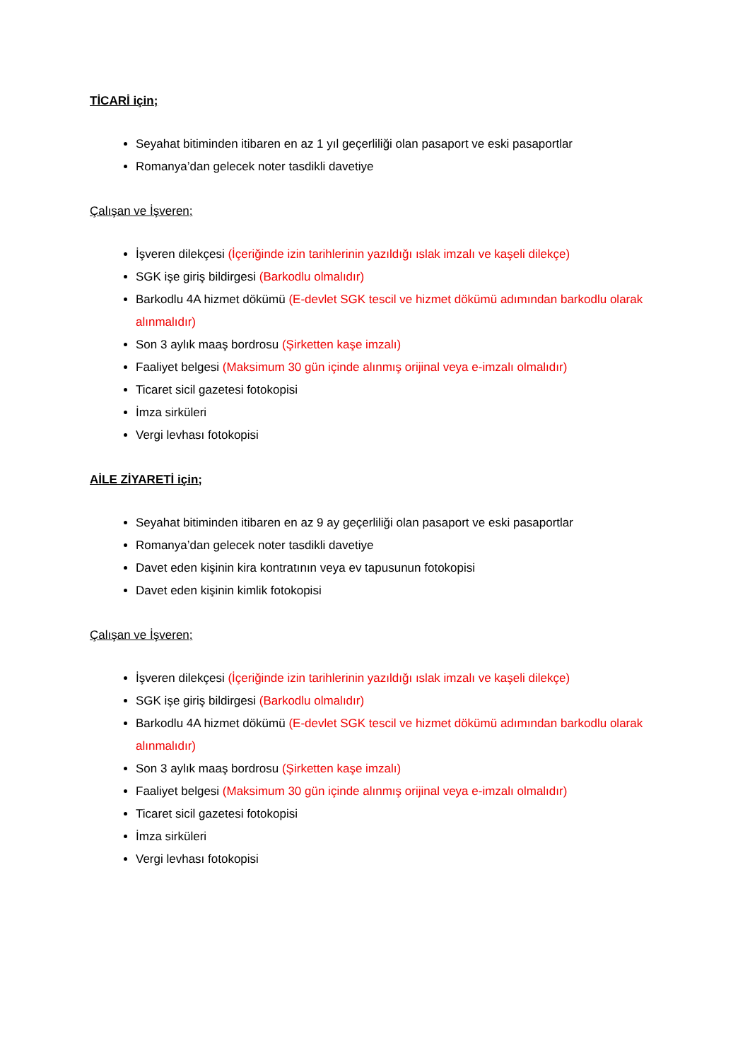TİCARİ için;
Seyahat bitiminden itibaren en az 1 yıl geçerliliği olan pasaport ve eski pasaportlar
Romanya’dan gelecek noter tasdikli davetiye
Çalışan ve İşveren;
İşveren dilekçesi (İçeriğinde izin tarihlerinin yazıldığı ıslak imzalı ve kaşeli dilekçe)
SGK işe giriş bildirgesi (Barkodlu olmalıdır)
Barkodlu 4A hizmet dökümü (E-devlet SGK tescil ve hizmet dökümü adımından barkodlu olarak alınmalıdır)
Son 3 aylık maaş bordrosu (Şirketten kaşe imzalı)
Faaliyet belgesi (Maksimum 30 gün içinde alınmış orijinal veya e-imzalı olmalıdır)
Ticaret sicil gazetesi fotokopisi
İmza sirküleri
Vergi levhası fotokopisi
AİLE ZİYARETİ için;
Seyahat bitiminden itibaren en az 9 ay geçerliliği olan pasaport ve eski pasaportlar
Romanya’dan gelecek noter tasdikli davetiye
Davet eden kişinin kira kontratının veya ev tapusunun fotokopisi
Davet eden kişinin kimlik fotokopisi
Çalışan ve İşveren;
İşveren dilekçesi (İçeriğinde izin tarihlerinin yazıldığı ıslak imzalı ve kaşeli dilekçe)
SGK işe giriş bildirgesi (Barkodlu olmalıdır)
Barkodlu 4A hizmet dökümü (E-devlet SGK tescil ve hizmet dökümü adımından barkodlu olarak alınmalıdır)
Son 3 aylık maaş bordrosu (Şirketten kaşe imzalı)
Faaliyet belgesi (Maksimum 30 gün içinde alınmış orijinal veya e-imzalı olmalıdır)
Ticaret sicil gazetesi fotokopisi
İmza sirküleri
Vergi levhası fotokopisi